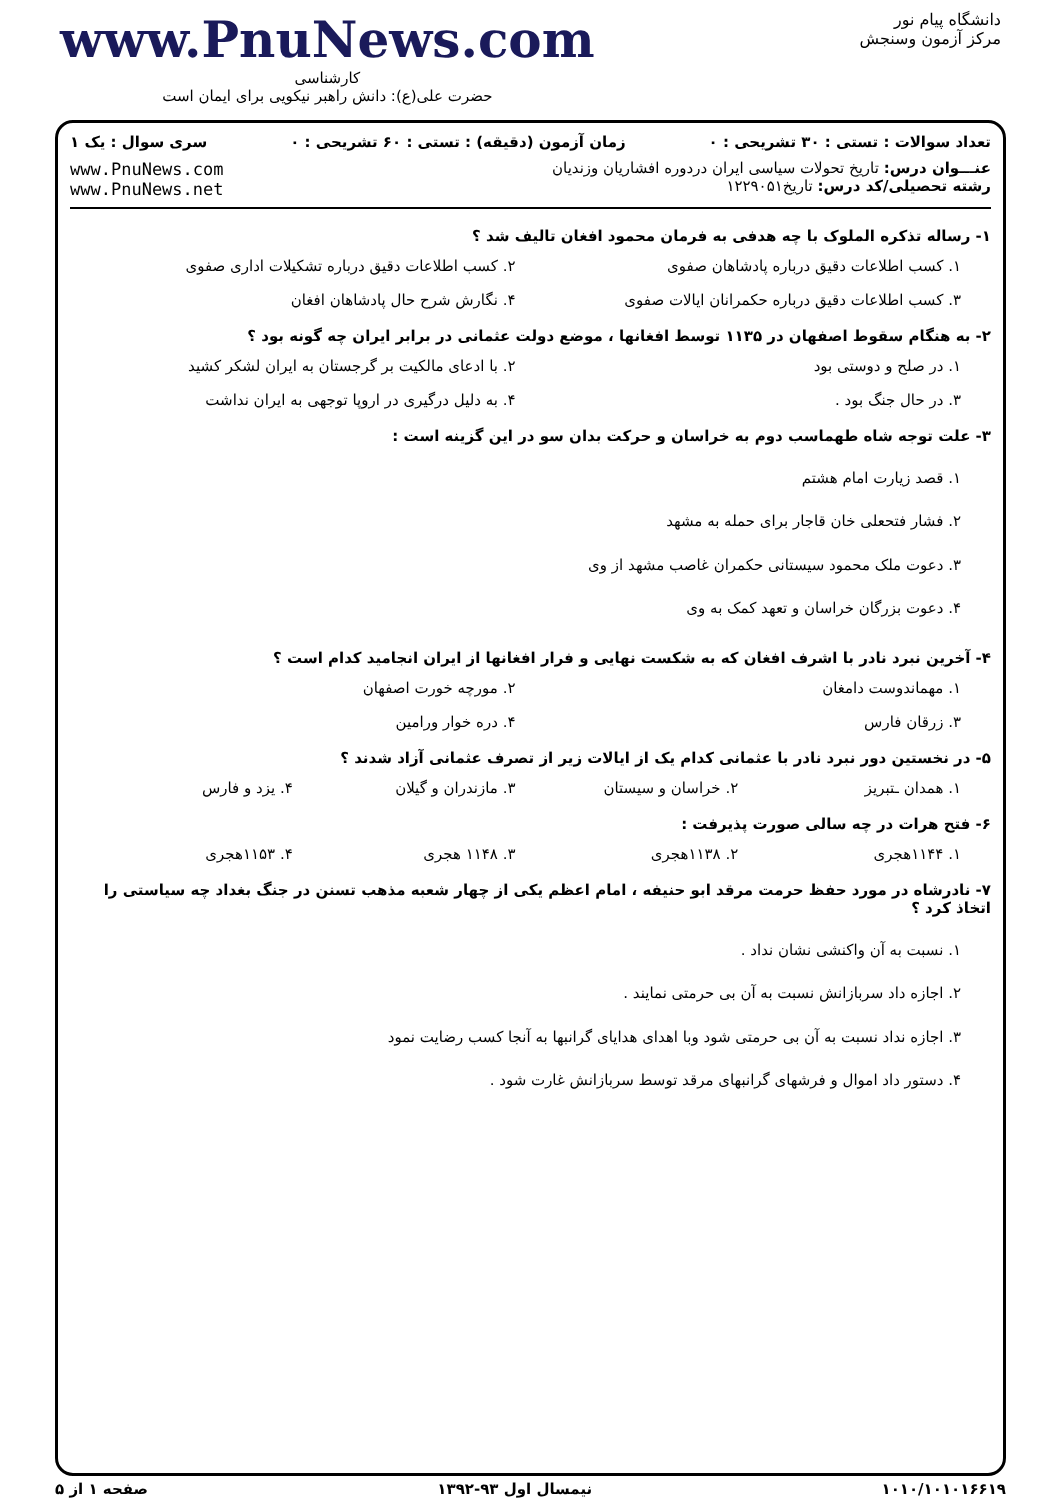دانشگاه پیام نور
مرکز آزمون وسنجش
www.PnuNews.com
کارشناسی
حضرت علی(ع): دانش راهبر نیکویی برای ایمان است
تعداد سوالات : تستی : ۳۰ تشریحی : ۰ زمان آزمون (دقیقه) : تستی : ۶۰ تشریحی : ۰ سری سوال : یک ۱
عنـــوان درس: تاریخ تحولات سیاسی ایران دردوره افشاریان وزندیان
رشته تحصیلی/کد درس: تاریخ۱۲۲۹۰۵۱
www.PnuNews.com
www.PnuNews.net
۱- رساله تذکره الملوک با چه هدفی به فرمان محمود افغان تالیف شد ؟
۱. کسب اطلاعات دقیق درباره پادشاهان صفوی
۲. کسب اطلاعات دقیق درباره تشکیلات اداری صفوی
۳. کسب اطلاعات دقیق درباره حکمرانان ایالات صفوی
۴. نگارش شرح حال پادشاهان افغان
۲- به هنگام سقوط اصفهان در ۱۱۳۵ توسط افغانها ، موضع دولت عثمانی در برابر ایران چه گونه بود ؟
۱. در صلح و دوستی بود
۲. با ادعای مالکیت بر گرجستان به ایران لشکر کشید
۳. در حال جنگ بود .
۴. به دلیل درگیری در اروپا توجهی به ایران نداشت
۳- علت توجه شاه طهماسب دوم به خراسان و حرکت بدان سو در این گزینه است :
۱. قصد زیارت امام هشتم
۲. فشار فتحعلی خان قاجار برای حمله به مشهد
۳. دعوت ملک محمود سیستانی حکمران غاصب مشهد از وی
۴. دعوت بزرگان خراسان و تعهد کمک به وی
۴- آخرین نبرد نادر با اشرف افغان که به شکست نهایی و فرار افغانها از ایران انجامید کدام است ؟
۱. مهماندوست دامغان
۲. مورچه خورت اصفهان
۳. زرقان فارس
۴. دره خوار ورامین
۵- در نخستین دور نبرد نادر با عثمانی کدام یک از ایالات زیر از تصرف عثمانی آزاد شدند ؟
۱. همدان ـتبریز
۲. خراسان و سیستان
۳. مازندران و گیلان
۴. یزد و فارس
۶- فتح هرات در چه سالی صورت پذیرفت :
۱. ۱۱۴۴هجری
۲. ۱۱۳۸هجری
۳. ۱۱۴۸ هجری
۴. ۱۱۵۳هجری
۷- نادرشاه در مورد حفظ حرمت مرقد ابو حنیفه ، امام اعظم یکی از چهار شعبه مذهب تسنن در جنگ بغداد چه سیاستی را اتخاذ کرد ؟
۱. نسبت به آن واکنشی نشان نداد .
۲. اجازه داد سربازانش نسبت به آن بی حرمتی نمایند .
۳. اجازه نداد نسبت به آن بی حرمتی شود وبا اهدای هدایای گرانبها به آنجا کسب رضایت نمود
۴. دستور داد اموال و فرشهای گرانبهای مرقد توسط سربازانش غارت شود .
۱۰۱۰/۱۰۱۰۱۶۶۱۹ نیمسال اول ۹۳-۱۳۹۲ صفحه ۱ از ۵